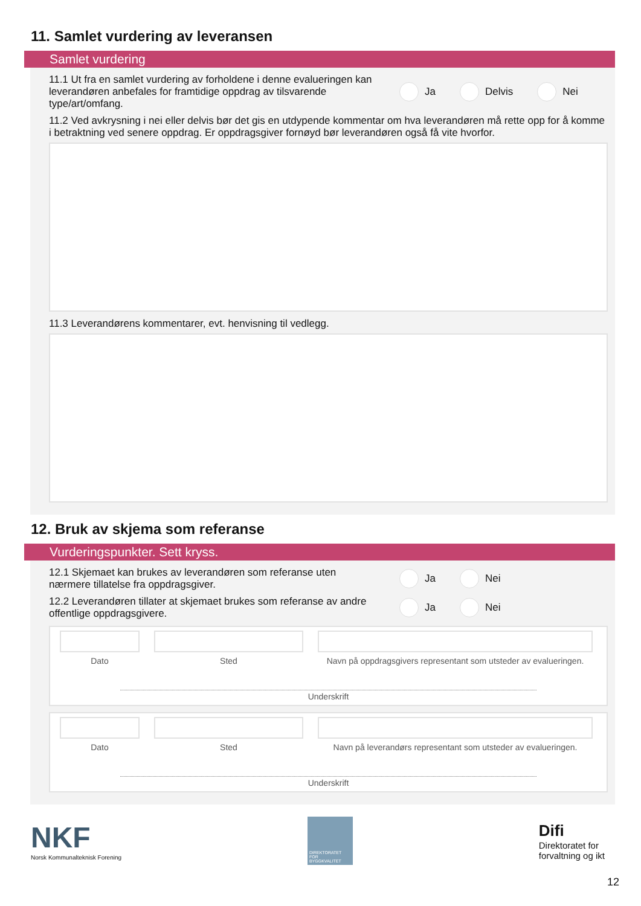11. Samlet vurdering av leveransen
Samlet vurdering
11.1 Ut fra en samlet vurdering av forholdene i denne evalueringen kan leverandøren anbefales for framtidige oppdrag av tilsvarende type/art/omfang.
Ja Delvis Nei
11.2 Ved avkrysning i nei eller delvis bør det gis en utdypende kommentar om hva leverandøren må rette opp for å komme i betraktning ved senere oppdrag. Er oppdragsgiver fornøyd bør leverandøren også få vite hvorfor.
11.3 Leverandørens kommentarer, evt. henvisning til vedlegg.
12. Bruk av skjema som referanse
Vurderingspunkter. Sett kryss.
12.1 Skjemaet kan brukes av leverandøren som referanse uten nærmere tillatelse fra oppdragsgiver.
Ja Nei
12.2 Leverandøren tillater at skjemaet brukes som referanse av andre offentlige oppdragsgivere.
Ja Nei
Dato Sted Navn på oppdragsgivers representant som utsteder av evalueringen.
Underskrift
Dato Sted Navn på leverandørs representant som utsteder av evalueringen.
Underskrift
NKF
Norsk Kommunalteknisk Forening
DIREKTORATET FOR BYGGKVALITET
Difi
Direktoratet for
forvaltning og ikt
12